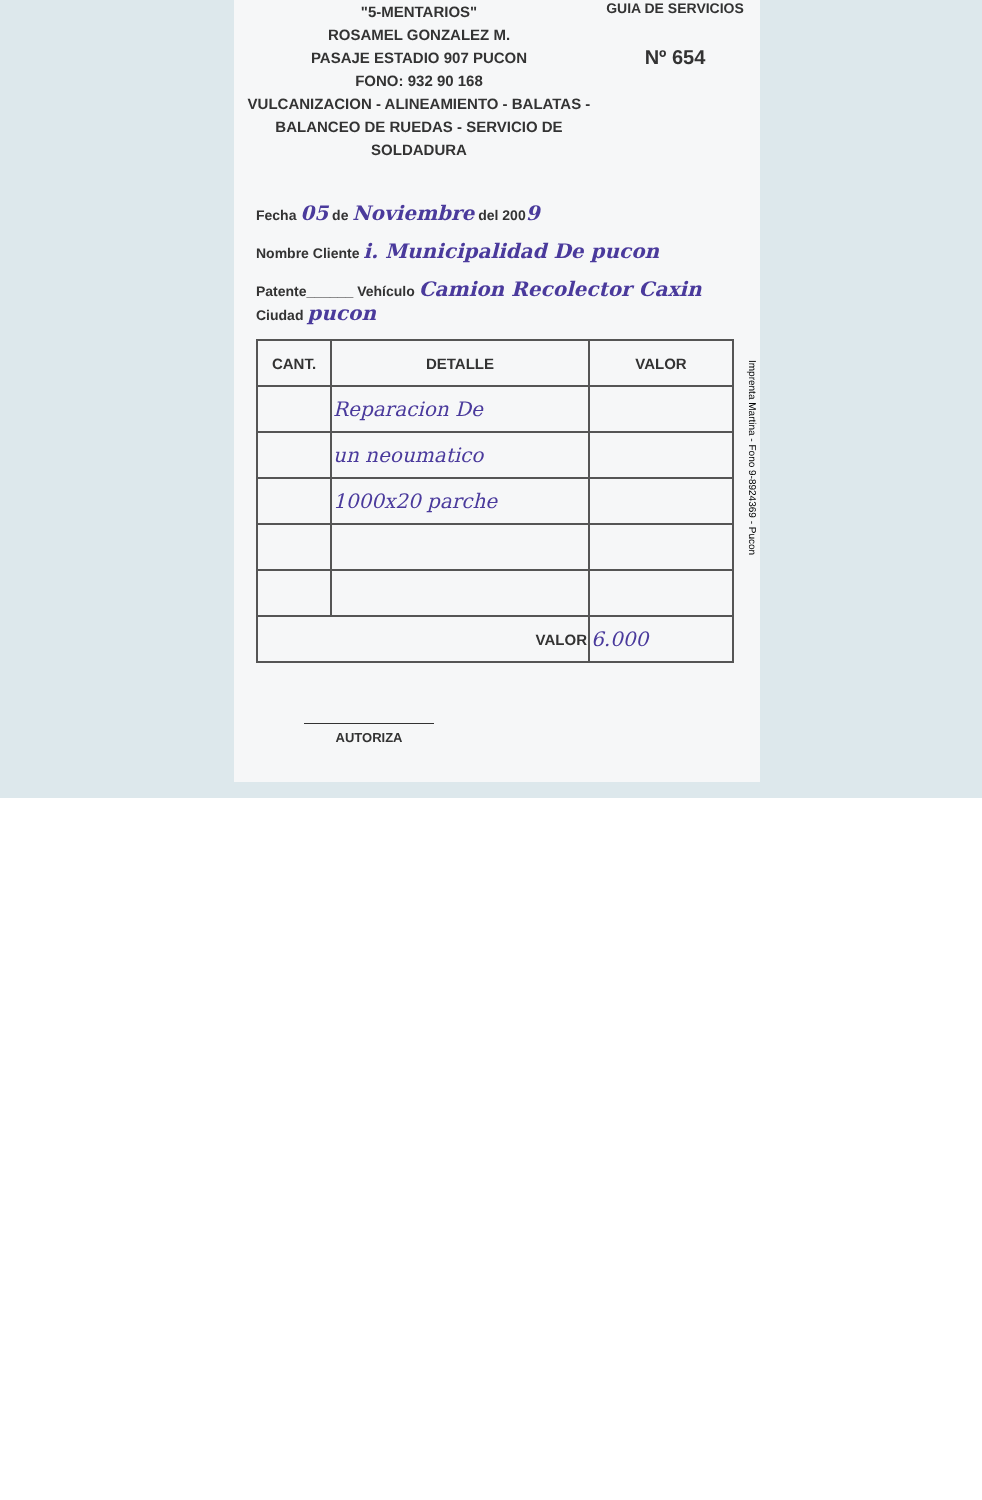"5-MENTARIOS"
ROSAMEL GONZALEZ M.
PASAJE ESTADIO 907 PUCON
FONO: 932 90 168
VULCANIZACION - ALINEAMIENTO - BALATAS -
BALANCEO DE RUEDAS - SERVICIO DE SOLDADURA
GUIA DE SERVICIOS
Nº 654
Fecha 05 de Noviembre del 2009
Nombre Cliente i. Municipalidad De pucon
Patente______ Vehículo Camion Recolector Caxin Ciudad pucon
| CANT. | DETALLE | VALOR |
| --- | --- | --- |
| | Reparacion De | |
| | un neoumatico | |
| | 1000x20 parche | |
| VALOR | | 6.000 |
AUTORIZA
Imprenta Martina - Fono 9-8924369 - Pucon